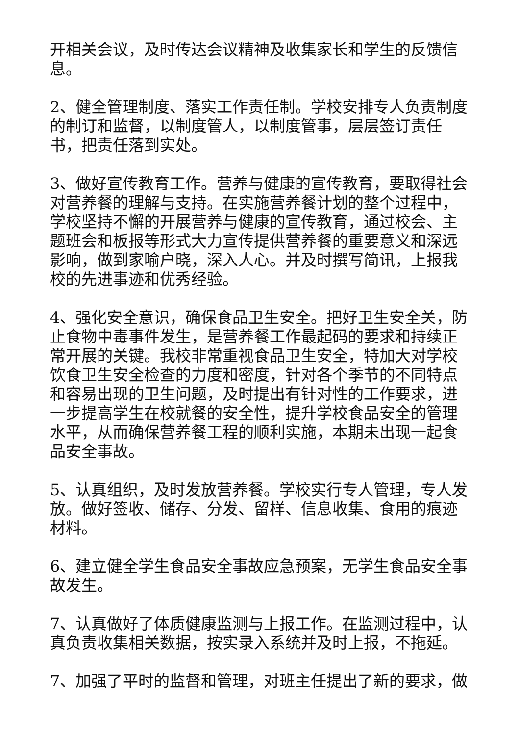开相关会议，及时传达会议精神及收集家长和学生的反馈信息。
2、健全管理制度、落实工作责任制。学校安排专人负责制度的制订和监督，以制度管人，以制度管事，层层签订责任书，把责任落到实处。
3、做好宣传教育工作。营养与健康的宣传教育，要取得社会对营养餐的理解与支持。在实施营养餐计划的整个过程中，学校坚持不懈的开展营养与健康的宣传教育，通过校会、主题班会和板报等形式大力宣传提供营养餐的重要意义和深远影响，做到家喻户晓，深入人心。并及时撰写简讯，上报我校的先进事迹和优秀经验。
4、强化安全意识，确保食品卫生安全。把好卫生安全关，防止食物中毒事件发生，是营养餐工作最起码的要求和持续正常开展的关键。我校非常重视食品卫生安全，特加大对学校饮食卫生安全检查的力度和密度，针对各个季节的不同特点和容易出现的卫生问题，及时提出有针对性的工作要求，进一步提高学生在校就餐的安全性，提升学校食品安全的管理水平，从而确保营养餐工程的顺利实施，本期未出现一起食品安全事故。
5、认真组织，及时发放营养餐。学校实行专人管理，专人发放。做好签收、储存、分发、留样、信息收集、食用的痕迹材料。
6、建立健全学生食品安全事故应急预案，无学生食品安全事故发生。
7、认真做好了体质健康监测与上报工作。在监测过程中，认真负责收集相关数据，按实录入系统并及时上报，不拖延。
7、加强了平时的监督和管理，对班主任提出了新的要求，做